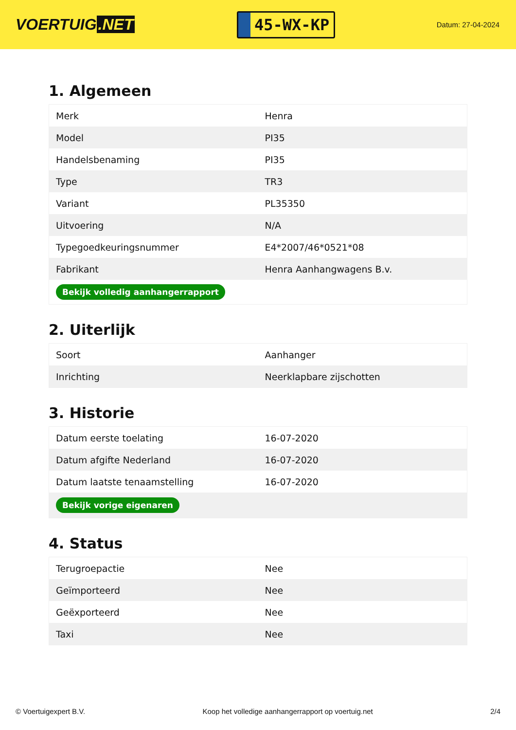VOERTUIG.NET
45-WX-KP
Datum: 27-04-2024
1. Algemeen
| Merk | Henra |
| Model | PI35 |
| Handelsbenaming | PI35 |
| Type | TR3 |
| Variant | PL35350 |
| Uitvoering | N/A |
| Typegoedkeuringsnummer | E4*2007/46*0521*08 |
| Fabrikant | Henra Aanhangwagens B.v. |
| Bekijk volledig aanhangerrapport | |
2. Uiterlijk
| Soort | Aanhanger |
| Inrichting | Neerklapbare zijschotten |
3. Historie
| Datum eerste toelating | 16-07-2020 |
| Datum afgifte Nederland | 16-07-2020 |
| Datum laatste tenaamstelling | 16-07-2020 |
| Bekijk vorige eigenaren | |
4. Status
| Terugroepactie | Nee |
| Geïmporteerd | Nee |
| Geëxporteerd | Nee |
| Taxi | Nee |
© Voertuigexpert B.V. Koop het volledige aanhangerrapport op voertuig.net 2/4